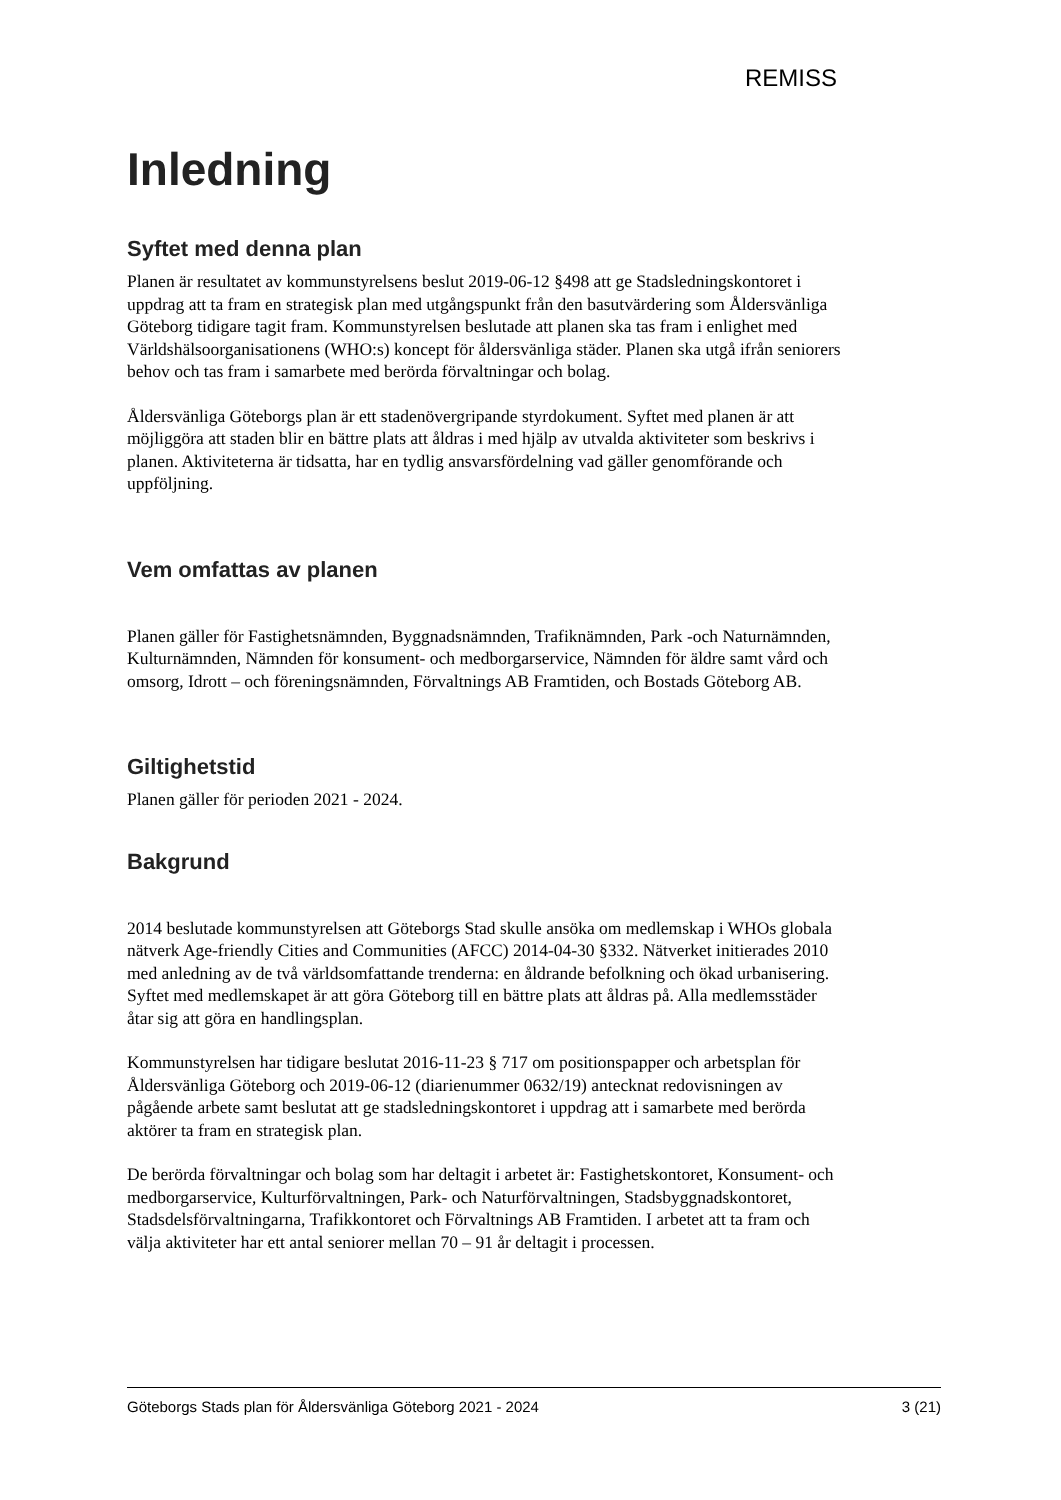REMISS
Inledning
Syftet med denna plan
Planen är resultatet av kommunstyrelsens beslut 2019-06-12 §498 att ge Stadsledningskontoret i uppdrag att ta fram en strategisk plan med utgångspunkt från den basutvärdering som Åldersvänliga Göteborg tidigare tagit fram. Kommunstyrelsen beslutade att planen ska tas fram i enlighet med Världshälsoorganisationens (WHO:s) koncept för åldersvänliga städer. Planen ska utgå ifrån seniorers behov och tas fram i samarbete med berörda förvaltningar och bolag.
Åldersvänliga Göteborgs plan är ett stadenövergripande styrdokument. Syftet med planen är att möjliggöra att staden blir en bättre plats att åldras i med hjälp av utvalda aktiviteter som beskrivs i planen. Aktiviteterna är tidsatta, har en tydlig ansvarsfördelning vad gäller genomförande och uppföljning.
Vem omfattas av planen
Planen gäller för Fastighetsnämnden, Byggnadsnämnden, Trafiknämnden, Park -och Naturnämnden, Kulturnämnden, Nämnden för konsument- och medborgarservice, Nämnden för äldre samt vård och omsorg, Idrott – och föreningsnämnden, Förvaltnings AB Framtiden, och Bostads Göteborg AB.
Giltighetstid
Planen gäller för perioden 2021 - 2024.
Bakgrund
2014 beslutade kommunstyrelsen att Göteborgs Stad skulle ansöka om medlemskap i WHOs globala nätverk Age-friendly Cities and Communities (AFCC) 2014-04-30 §332. Nätverket initierades 2010 med anledning av de två världsomfattande trenderna: en åldrande befolkning och ökad urbanisering. Syftet med medlemskapet är att göra Göteborg till en bättre plats att åldras på. Alla medlemsstäder åtar sig att göra en handlingsplan.
Kommunstyrelsen har tidigare beslutat 2016-11-23 § 717 om positionspapper och arbetsplan för Åldersvänliga Göteborg och 2019-06-12 (diarienummer 0632/19) antecknat redovisningen av pågående arbete samt beslutat att ge stadsledningskontoret i uppdrag att i samarbete med berörda aktörer ta fram en strategisk plan.
De berörda förvaltningar och bolag som har deltagit i arbetet är: Fastighetskontoret, Konsument- och medborgarservice, Kulturförvaltningen, Park- och Naturförvaltningen, Stadsbyggnadskontoret, Stadsdelsförvaltningarna, Trafikkontoret och Förvaltnings AB Framtiden. I arbetet att ta fram och välja aktiviteter har ett antal seniorer mellan 70 – 91 år deltagit i processen.
Göteborgs Stads plan för Åldersvänliga Göteborg 2021 - 2024 3 (21)